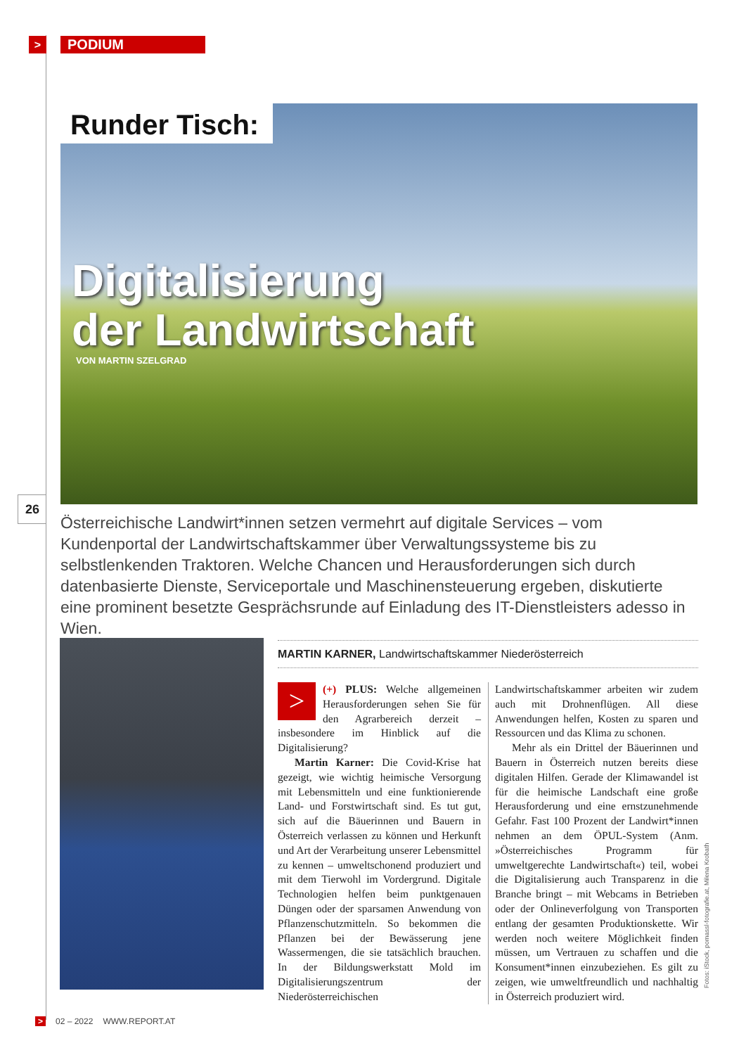>
PODIUM
Runder Tisch:
Digitalisierung
der Landwirtschaft
VON MARTIN SZELGRAD
26
Österreichische Landwirt*innen setzen vermehrt auf digitale Services – vom Kundenportal der Landwirtschaftskammer über Verwaltungssysteme bis zu selbstlenkenden Traktoren. Welche Chancen und Herausforderungen sich durch datenbasierte Dienste, Serviceportale und Maschinensteuerung ergeben, diskutierte eine prominent besetzte Gesprächsrunde auf Einladung des IT-Dienstleisters adesso in Wien.
MARTIN KARNER, Landwirtschaftskammer Niederösterreich
> (+) PLUS: Welche allgemeinen Herausforderungen sehen Sie für den Agrarbereich derzeit – insbesondere im Hinblick auf die Digitalisierung?
Martin Karner: Die Covid-Krise hat gezeigt, wie wichtig heimische Versorgung mit Lebensmitteln und eine funktionierende Land- und Forstwirtschaft sind. Es tut gut, sich auf die Bäuerinnen und Bauern in Österreich verlassen zu können und Herkunft und Art der Verarbeitung unserer Lebensmittel zu kennen – umweltschonend produziert und mit dem Tierwohl im Vordergrund. Digitale Technologien helfen beim punktgenauen Düngen oder der sparsamen Anwendung von Pflanzenschutzmitteln. So bekommen die Pflanzen bei der Bewässerung jene Wassermengen, die sie tatsächlich brauchen. In der Bildungswerkstatt Mold im Digitalisierungszentrum der Niederösterreichischen Landwirtschaftskammer arbeiten wir zudem auch mit Drohnenflügen. All diese Anwendungen helfen, Kosten zu sparen und Ressourcen und das Klima zu schonen.
Mehr als ein Drittel der Bäuerinnen und Bauern in Österreich nutzen bereits diese digitalen Hilfen. Gerade der Klimawandel ist für die heimische Landschaft eine große Herausforderung und eine ernstzunehmende Gefahr. Fast 100 Prozent der Landwirt*innen nehmen an dem ÖPUL-System (Anm. »Österreichisches Programm für umweltgerechte Landwirtschaft«) teil, wobei die Digitalisierung auch Transparenz in die Branche bringt – mit Webcams in Betrieben oder der Onlineverfolgung von Transporten entlang der gesamten Produktionskette. Wir werden noch weitere Möglichkeit finden müssen, um Vertrauen zu schaffen und die Konsument*innen einzubeziehen. Es gilt zu zeigen, wie umweltfreundlich und nachhaltig in Österreich produziert wird.
Fotos: iStock, pomassl-fotografie.at, Milena Krobath
> 02 – 2022 WWW.REPORT.AT